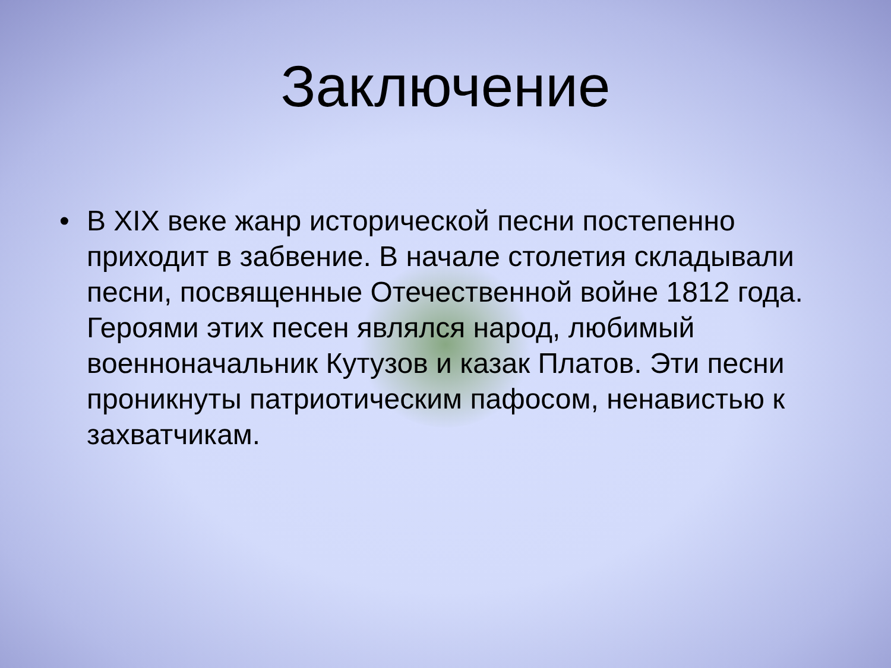Заключение
• В XIX веке жанр исторической песни постепенно приходит в забвение. В начале столетия складывали песни, посвященные Отечественной войне 1812 года. Героями этих песен являлся народ, любимый военноначальник Кутузов и казак Платов. Эти песни проникнуты патриотическим пафосом, ненавистью к захватчикам.